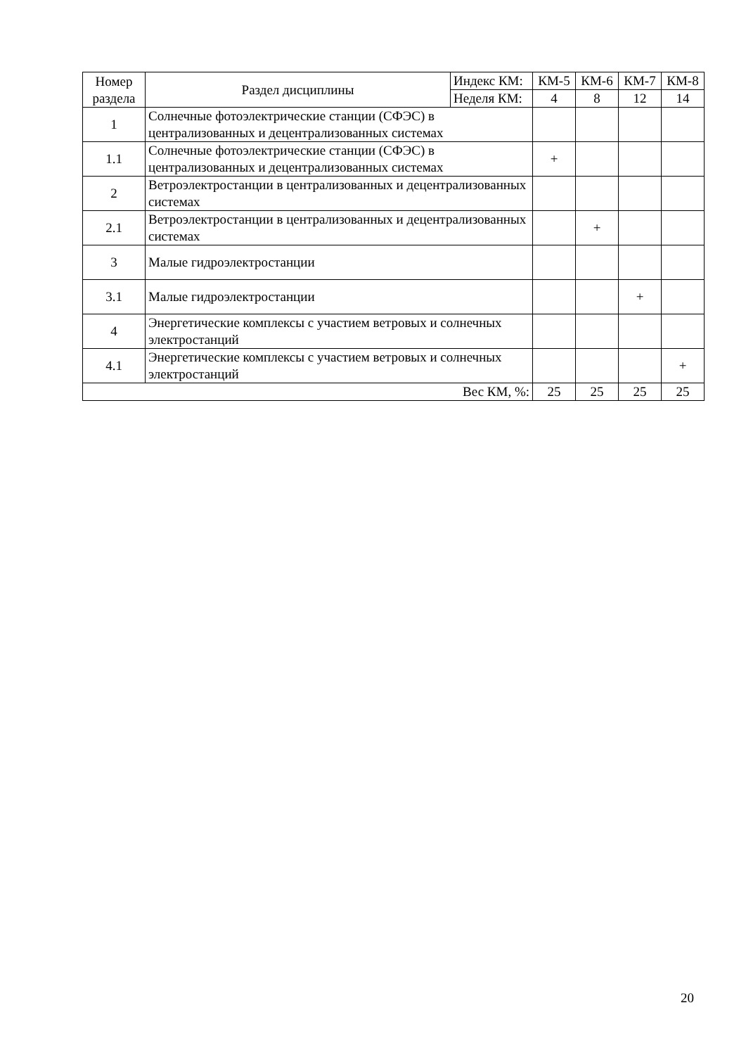| Номер раздела | Раздел дисциплины | Индекс КМ: | КМ-5 | КМ-6 | КМ-7 | КМ-8 |
| --- | --- | --- | --- | --- | --- | --- |
| | | Неделя КМ: | 4 | 8 | 12 | 14 |
| 1 | Солнечные фотоэлектрические станции (СФЭС) в централизованных и децентрализованных системах | | | | | |
| 1.1 | Солнечные фотоэлектрические станции (СФЭС) в централизованных и децентрализованных системах | | + | | | |
| 2 | Ветроэлектростанции в централизованных и децентрализованных системах | | | | | |
| 2.1 | Ветроэлектростанции в централизованных и децентрализованных системах | | | + | | |
| 3 | Малые гидроэлектростанции | | | | | |
| 3.1 | Малые гидроэлектростанции | | | | + | |
| 4 | Энергетические комплексы с участием ветровых и солнечных электростанций | | | | | |
| 4.1 | Энергетические комплексы с участием ветровых и солнечных электростанций | | | | | + |
| Вес КМ, %: | | | 25 | 25 | 25 | 25 |
20